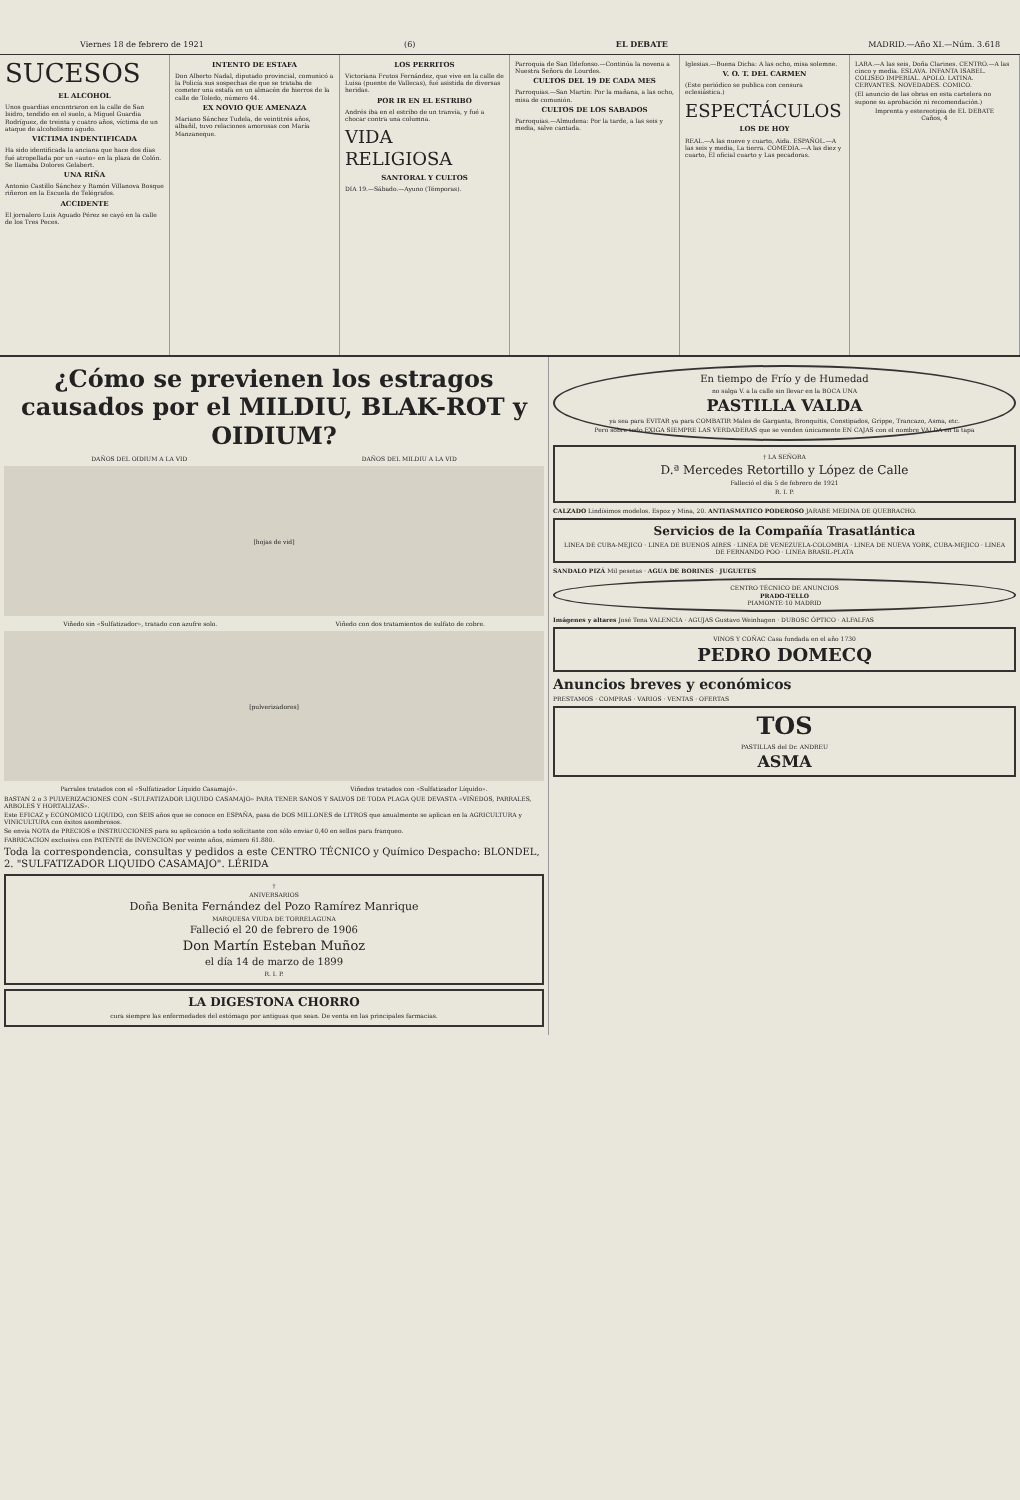Viernes 18 de febrero de 1921 (6) EL DEBATE MADRID.—Año XI.—Núm. 3.618
SUCESOS
EL ALCOHOL
Unos guardias encontraron en la calle de San Isidro, tendido en el suelo, a Miguel Guardia Rodríguez, de treinta y cuatro años, víctima de un ataque de alcoholismo agudo.
VICTIMA INDENTIFICADA
Ha sido identificada la anciana que hace dos días fué atropellada por un «auto» en la plaza de Colón. Se llamaba Dolores Gelabert.
UNA RIÑA
Antonio Castillo Sánchez y Ramón Villanova Bosque riñeron en la Escuela de Telégrafos.
ACCIDENTE
El jornalero Luis Aguado Pérez se cayó en la calle de los Tres Peces.
INTENTO DE ESTAFA
Don Alberto Nadal, diputado provincial, comunicó a la Policía sus sospechas de que se trataba de cometer una estafa en un almacén de hierros de la calle de Toledo, número 44.
EX NOVIO QUE AMENAZA
Mariano Sánchez Tudela, de veintitrés años, albañil, tuvo relaciones amorosas con María Manzaneque.
LOS PERRITOS
Victoriana Frutos Fernández, que vive en la calle de Luisa (puente de Vallecas), fué asistida de diversas heridas.
POR IR EN EL ESTRIBO
Andrés iba en el estribo de un tranvía, y fué a chocar contra una columna.
VIDA RELIGIOSA
SANTORAL Y CULTOS
DIA 19.—Sábado.—Ayuno (Témporas).
Parroquia de San Ildefonso.—Continúa la novena a Nuestra Señora de Lourdes.
CULTOS DEL 19 DE CADA MES
Parroquias.—San Martín: Por la mañana, a las ocho, misa de comunión.
CULTOS DE LOS SABADOS
Parroquias.—Almudena: Por la tarde, a las seis y media, salve cantada.
Iglesias.—Buena Dicha: A las ocho, misa solemne.
V. O. T. DEL CARMEN
(Este periódico se publica con censura eclesiástica.)
ESPECTÁCULOS
LOS DE HOY
REAL.—A las nueve y cuarto, Aida. ESPAÑOL.—A las seis y media, La tierra. COMEDIA.—A las diez y cuarto, El oficial cuarto y Las pecadoras.
LARA.—A las seis, Doña Clarines. CENTRO.—A las cinco y media. ESLAVA. INFANTA ISABEL. COLISEO IMPERIAL. APOLO. LATINA. CERVANTES. NOVEDADES. COMICO.
(El anuncio de las obras en esta cartelera no supone su aprobación ni recomendación.)
Imprenta y estereotipia de EL DEBATE
Caños, 4
¿Cómo se previenen los estragos causados por el MILDIU, BLAK-ROT y OIDIUM?
DAÑOS DEL OIDIUM A LA VID DAÑOS DEL MILDIU A LA VID
[hojas de vid]
Viñedo sin «Sulfatizador», tratado con azufre solo. Viñedo con dos tratamientos de sulfato de cobre.
[pulverizadores]
Parrales tratados con el «Sulfatizador Líquido Casamajó». Viñedos tratados con «Sulfatizador Líquido».
BASTAN 2 o 3 PULVERIZACIONES CON «SULFATIZADOR LIQUIDO CASAMAJO» PARA TENER SANOS Y SALVOS DE TODA PLAGA QUE DEVASTA «VIÑEDOS, PARRALES, ARBOLES Y HORTALIZAS».
Este EFICAZ y ECONOMICO LIQUIDO, con SEIS años que se conoce en ESPAÑA, pasa de DOS MILLONES de LITROS que anualmente se aplican en la AGRICULTURA y VINICULTURA con éxitos asombrosos.
Se envía NOTA de PRECIOS e INSTRUCCIONES para su aplicación a todo solicitante con sólo enviar 0,40 en sellos para franqueo.
FABRICACION exclusiva con PATENTE de INVENCION por veinte años, número 61.880.
Toda la correspondencia, consultas y pedidos a este CENTRO TÉCNICO y Químico Despacho: BLONDEL, 2. "SULFATIZADOR LIQUIDO CASAMAJO". LÉRIDA
†
ANIVERSARIOS
Doña Benita Fernández del Pozo Ramírez Manrique
MARQUESA VIUDA DE TORRELAGUNA
Falleció el 20 de febrero de 1906
Don Martín Esteban Muñoz
el día 14 de marzo de 1899
R. I. P.
LA DIGESTONA CHORRO
cura siempre las enfermedades del estómago por antiguas que sean. De venta en las principales farmacias.
En tiempo de Frío y de Humedad
no salga V. a la calle sin llevar en la BOCA UNA
PASTILLA VALDA
ya sea para EVITAR ya para COMBATIR Males de Garganta, Bronquitis, Constipados, Grippe, Trancazo, Asma, etc.
Pero sobre todo EXIGA SIEMPRE LAS VERDADERAS que se venden únicamente EN CAJAS con el nombre VALDA en la tapa
† LA SEÑORA
D.ª Mercedes Retortillo y López de Calle
Falleció el día 5 de febrero de 1921
R. I. P.
CALZADO Lindísimos modelos. Espoz y Mina, 20. ANTIASMATICO PODEROSO JARABE MEDINA DE QUEBRACHO.
Servicios de la Compañía Trasatlántica
LINEA DE CUBA-MEJICO · LINEA DE BUENOS AIRES · LINEA DE VENEZUELA-COLOMBIA · LINEA DE NUEVA YORK, CUBA-MEJICO · LINEA DE FERNANDO POO · LINEA BRASIL-PLATA
SANDALO PIZÁ Mil pesetas · AGUA DE BORINES · JUGUETES
CENTRO TÉCNICO DE ANUNCIOS
PRADO-TELLO
PIAMONTE·10 MADRID
Imágenes y altares José Tena VALENCIA · AGUJAS Gustavo Weinhagen · DUBOSC ÓPTICO · ALFALFAS
VINOS Y COÑAC Casa fundada en el año 1730
PEDRO DOMECQ
Anuncios breves y económicos
PRESTAMOS · COMPRAS · VARIOS · VENTAS · OFERTAS
TOS
PASTILLAS del Dr. ANDREU
ASMA